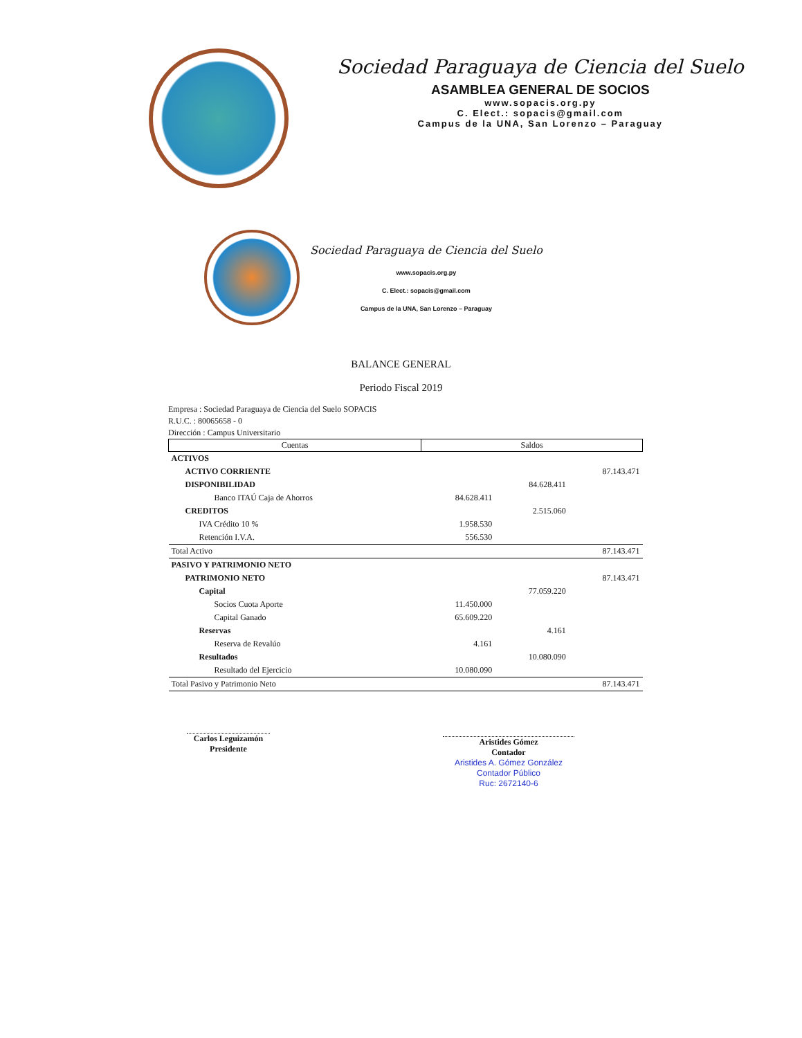Sociedad Paraguaya de Ciencia del Suelo
ASAMBLEA GENERAL DE SOCIOS
www.sopacis.org.py
C. Elect.: sopacis@gmail.com
Campus de la UNA, San Lorenzo – Paraguay
Sociedad Paraguaya de Ciencia del Suelo
www.sopacis.org.py
C. Elect.: sopacis@gmail.com
Campus de la UNA, San Lorenzo – Paraguay
BALANCE GENERAL
Periodo Fiscal 2019
Empresa : Sociedad Paraguaya de Ciencia del Suelo SOPACIS
R.U.C. : 80065658 - 0
Dirección : Campus Universitario
| Cuentas | Saldos | | |
| --- | --- | --- | --- |
| ACTIVOS | | | |
| ACTIVO CORRIENTE | | | 87.143.471 |
| DISPONIBILIDAD | | 84.628.411 | |
| Banco ITAÚ Caja de Ahorros | 84.628.411 | | |
| CREDITOS | | 2.515.060 | |
| IVA Crédito 10 % | 1.958.530 | | |
| Retención I.V.A. | 556.530 | | |
| Total Activo | | | 87.143.471 |
| PASIVO Y PATRIMONIO NETO | | | |
| PATRIMONIO NETO | | | 87.143.471 |
| Capital | | 77.059.220 | |
| Socios Cuota Aporte | 11.450.000 | | |
| Capital Ganado | 65.609.220 | | |
| Reservas | | 4.161 | |
| Reserva de Revalúo | 4.161 | | |
| Resultados | | 10.080.090 | |
| Resultado del Ejercicio | 10.080.090 | | |
| Total Pasivo y Patrimonio Neto | | | 87.143.471 |
Carlos Leguizamón
Presidente
Aristides Gómez
Contador
Aristides A. Gómez González
Contador Público
Ruc: 2672140-6